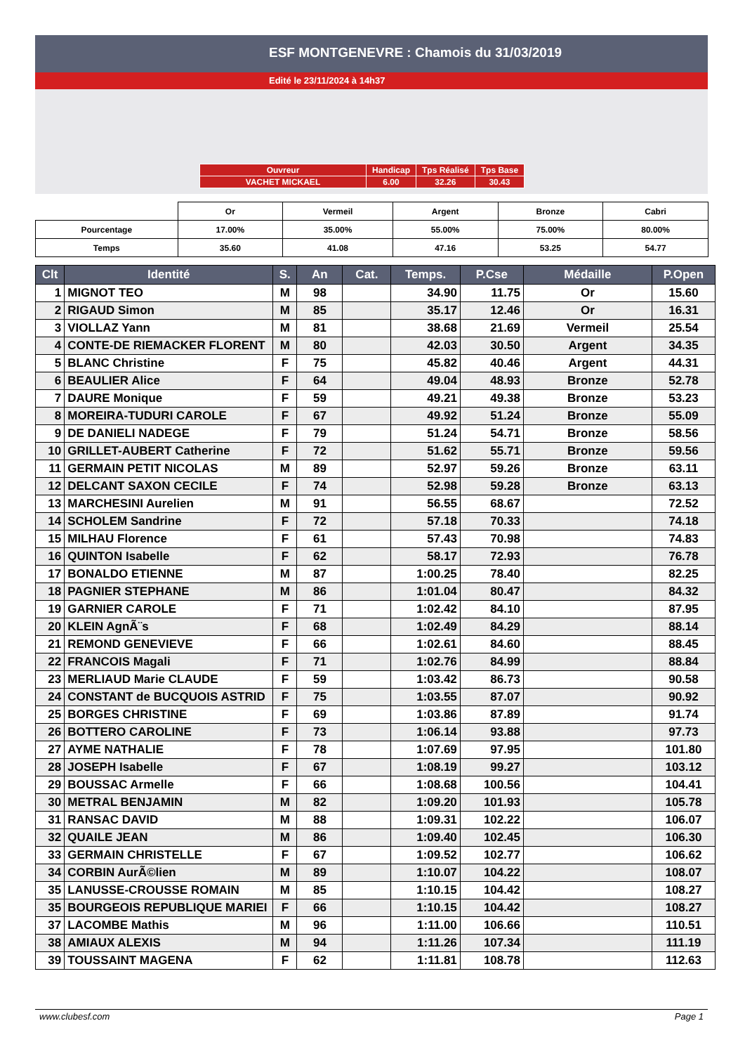ESF MONTGENEVRE : Chamois du 31/03/2019
Edité le 23/11/2024 à 14h37
| Ouvreur | Handicap | Tps Réalisé | Tps Base |
| VACHET MICKAEL | 6.00 | 32.26 | 30.43 |
| | Or | Vermeil | Argent | Bronze | Cabri |
| Pourcentage | 17.00% | 35.00% | 55.00% | 75.00% | 80.00% |
| Temps | 35.60 | 41.08 | 47.16 | 53.25 | 54.77 |
| Clt | Identité | S. | An | Cat. | Temps. | P.Cse | Médaille | P.Open |
| --- | --- | --- | --- | --- | --- | --- | --- | --- |
| 1 | MIGNOT TEO | M | 98 | | 34.90 | 11.75 | Or | 15.60 |
| 2 | RIGAUD Simon | M | 85 | | 35.17 | 12.46 | Or | 16.31 |
| 3 | VIOLLAZ Yann | M | 81 | | 38.68 | 21.69 | Vermeil | 25.54 |
| 4 | CONTE-DE RIEMACKER FLORENT | M | 80 | | 42.03 | 30.50 | Argent | 34.35 |
| 5 | BLANC Christine | F | 75 | | 45.82 | 40.46 | Argent | 44.31 |
| 6 | BEAULIER Alice | F | 64 | | 49.04 | 48.93 | Bronze | 52.78 |
| 7 | DAURE Monique | F | 59 | | 49.21 | 49.38 | Bronze | 53.23 |
| 8 | MOREIRA-TUDURI CAROLE | F | 67 | | 49.92 | 51.24 | Bronze | 55.09 |
| 9 | DE DANIELI NADEGE | F | 79 | | 51.24 | 54.71 | Bronze | 58.56 |
| 10 | GRILLET-AUBERT Catherine | F | 72 | | 51.62 | 55.71 | Bronze | 59.56 |
| 11 | GERMAIN PETIT NICOLAS | M | 89 | | 52.97 | 59.26 | Bronze | 63.11 |
| 12 | DELCANT SAXON CECILE | F | 74 | | 52.98 | 59.28 | Bronze | 63.13 |
| 13 | MARCHESINI Aurelien | M | 91 | | 56.55 | 68.67 | | 72.52 |
| 14 | SCHOLEM Sandrine | F | 72 | | 57.18 | 70.33 | | 74.18 |
| 15 | MILHAU Florence | F | 61 | | 57.43 | 70.98 | | 74.83 |
| 16 | QUINTON Isabelle | F | 62 | | 58.17 | 72.93 | | 76.78 |
| 17 | BONALDO ETIENNE | M | 87 | | 1:00.25 | 78.40 | | 82.25 |
| 18 | PAGNIER STEPHANE | M | 86 | | 1:01.04 | 80.47 | | 84.32 |
| 19 | GARNIER CAROLE | F | 71 | | 1:02.42 | 84.10 | | 87.95 |
| 20 | KLEIN AgnÃ¨s | F | 68 | | 1:02.49 | 84.29 | | 88.14 |
| 21 | REMOND GENEVIEVE | F | 66 | | 1:02.61 | 84.60 | | 88.45 |
| 22 | FRANCOIS Magali | F | 71 | | 1:02.76 | 84.99 | | 88.84 |
| 23 | MERLIAUD Marie CLAUDE | F | 59 | | 1:03.42 | 86.73 | | 90.58 |
| 24 | CONSTANT de BUCQUOIS ASTRID | F | 75 | | 1:03.55 | 87.07 | | 90.92 |
| 25 | BORGES CHRISTINE | F | 69 | | 1:03.86 | 87.89 | | 91.74 |
| 26 | BOTTERO CAROLINE | F | 73 | | 1:06.14 | 93.88 | | 97.73 |
| 27 | AYME NATHALIE | F | 78 | | 1:07.69 | 97.95 | | 101.80 |
| 28 | JOSEPH Isabelle | F | 67 | | 1:08.19 | 99.27 | | 103.12 |
| 29 | BOUSSAC Armelle | F | 66 | | 1:08.68 | 100.56 | | 104.41 |
| 30 | METRAL BENJAMIN | M | 82 | | 1:09.20 | 101.93 | | 105.78 |
| 31 | RANSAC DAVID | M | 88 | | 1:09.31 | 102.22 | | 106.07 |
| 32 | QUAILE JEAN | M | 86 | | 1:09.40 | 102.45 | | 106.30 |
| 33 | GERMAIN CHRISTELLE | F | 67 | | 1:09.52 | 102.77 | | 106.62 |
| 34 | CORBIN AurÃ©lien | M | 89 | | 1:10.07 | 104.22 | | 108.07 |
| 35 | LANUSSE-CROUSSE ROMAIN | M | 85 | | 1:10.15 | 104.42 | | 108.27 |
| 35 | BOURGEOIS REPUBLIQUE MARIEI | F | 66 | | 1:10.15 | 104.42 | | 108.27 |
| 37 | LACOMBE Mathis | M | 96 | | 1:11.00 | 106.66 | | 110.51 |
| 38 | AMIAUX ALEXIS | M | 94 | | 1:11.26 | 107.34 | | 111.19 |
| 39 | TOUSSAINT MAGENA | F | 62 | | 1:11.81 | 108.78 | | 112.63 |
www.clubesf.com Page 1